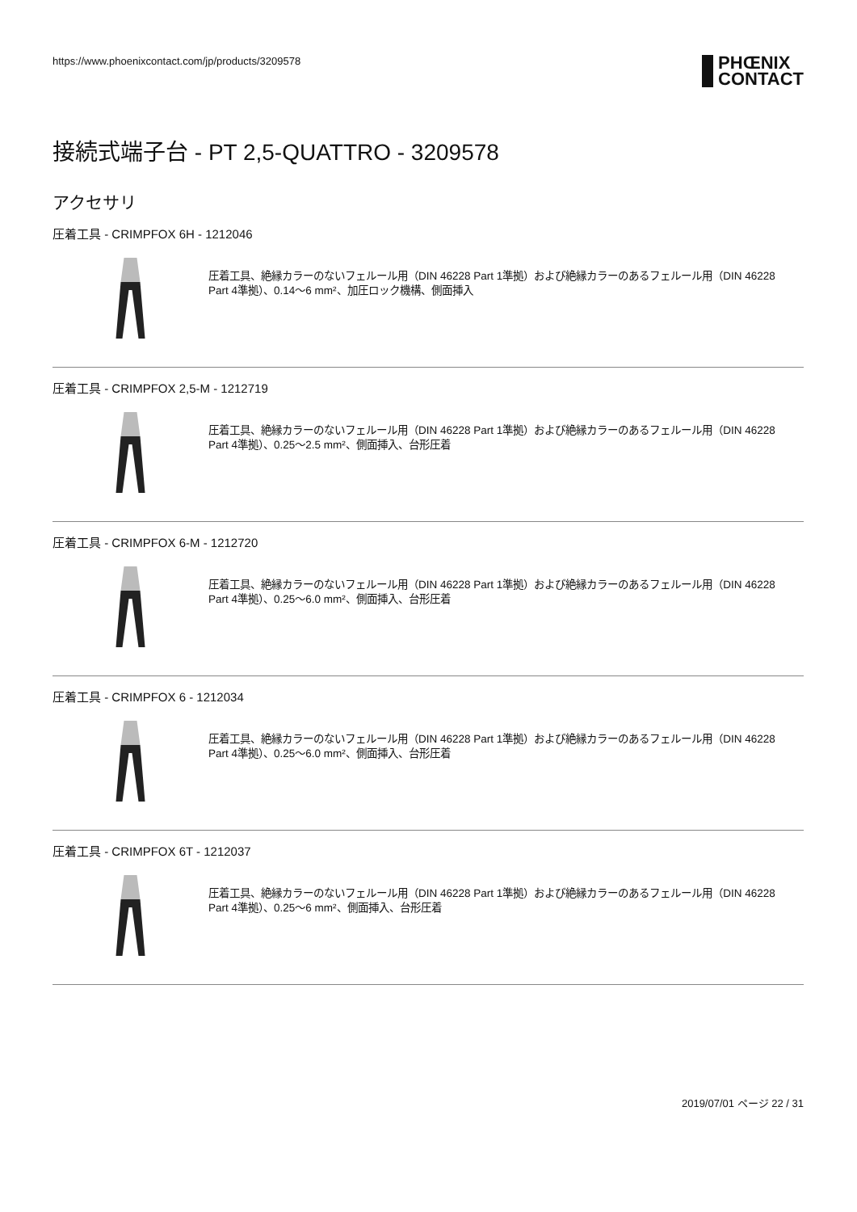https://www.phoenixcontact.com/jp/products/3209578
PHŒNIX
CONTACT
接続式端子台 - PT 2,5-QUATTRO - 3209578
アクセサリ
圧着工具 - CRIMPFOX 6H - 1212046
圧着工具、絶縁カラーのないフェルール用（DIN 46228 Part 1準拠）および絶縁カラーのあるフェルール用（DIN 46228 Part 4準拠）、0.14～6 mm²、加圧ロック機構、側面挿入
圧着工具 - CRIMPFOX 2,5-M - 1212719
圧着工具、絶縁カラーのないフェルール用（DIN 46228 Part 1準拠）および絶縁カラーのあるフェルール用（DIN 46228 Part 4準拠）、0.25～2.5 mm²、側面挿入、台形圧着
圧着工具 - CRIMPFOX 6-M - 1212720
圧着工具、絶縁カラーのないフェルール用（DIN 46228 Part 1準拠）および絶縁カラーのあるフェルール用（DIN 46228 Part 4準拠）、0.25～6.0 mm²、側面挿入、台形圧着
圧着工具 - CRIMPFOX 6 - 1212034
圧着工具、絶縁カラーのないフェルール用（DIN 46228 Part 1準拠）および絶縁カラーのあるフェルール用（DIN 46228 Part 4準拠）、0.25～6.0 mm²、側面挿入、台形圧着
圧着工具 - CRIMPFOX 6T - 1212037
圧着工具、絶縁カラーのないフェルール用（DIN 46228 Part 1準拠）および絶縁カラーのあるフェルール用（DIN 46228 Part 4準拠）、0.25～6 mm²、側面挿入、台形圧着
2019/07/01 ページ 22 / 31